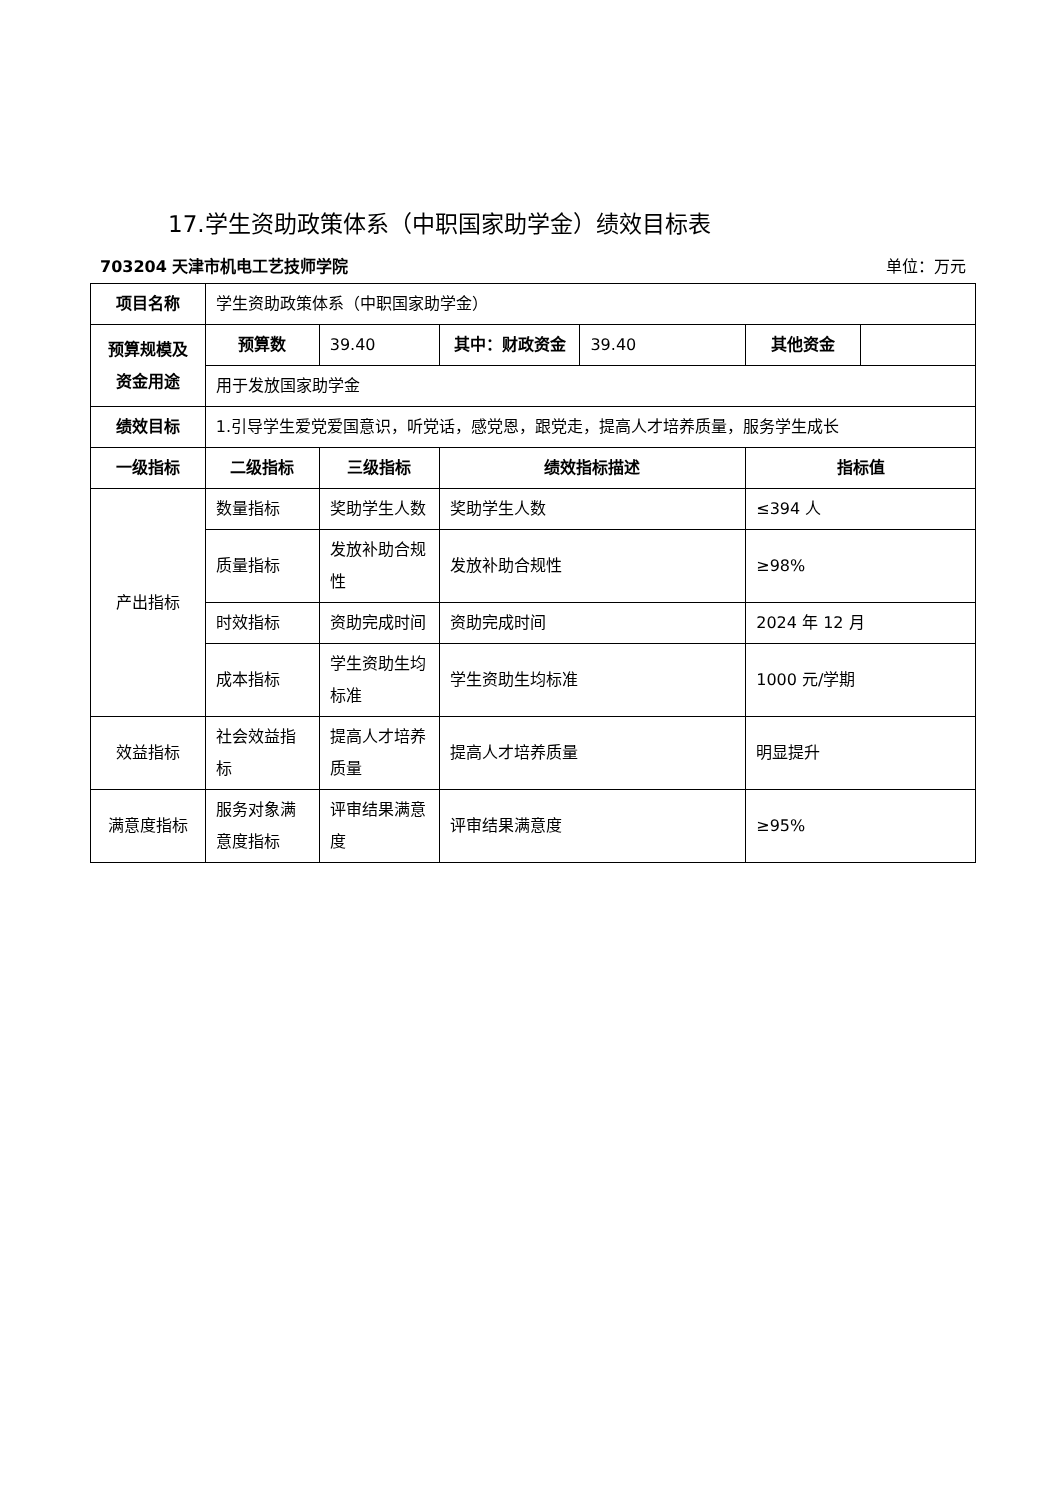17.学生资助政策体系（中职国家助学金）绩效目标表
703204 天津市机电工艺技师学院 单位：万元
| 项目名称 | 学生资助政策体系（中职国家助学金） | | | | | |
| 预算规模及资金用途 | 预算数 | 39.40 | 其中：财政资金 | 39.40 | 其他资金 | |
| | 用于发放国家助学金 | | | | | |
| 绩效目标 | 1.引导学生爱党爱国意识，听党话，感党恩，跟党走，提高人才培养质量，服务学生成长 | | | | | |
| 一级指标 | 二级指标 | 三级指标 | 绩效指标描述 | | 指标值 | |
| 产出指标 | 数量指标 | 奖助学生人数 | 奖助学生人数 | | ≤394 人 | |
| | 质量指标 | 发放补助合规性 | 发放补助合规性 | | ≥98% | |
| | 时效指标 | 资助完成时间 | 资助完成时间 | | 2024 年 12 月 | |
| | 成本指标 | 学生资助生均标准 | 学生资助生均标准 | | 1000 元/学期 | |
| 效益指标 | 社会效益指标 | 提高人才培养质量 | 提高人才培养质量 | | 明显提升 | |
| 满意度指标 | 服务对象满意度指标 | 评审结果满意度 | 评审结果满意度 | | ≥95% | |